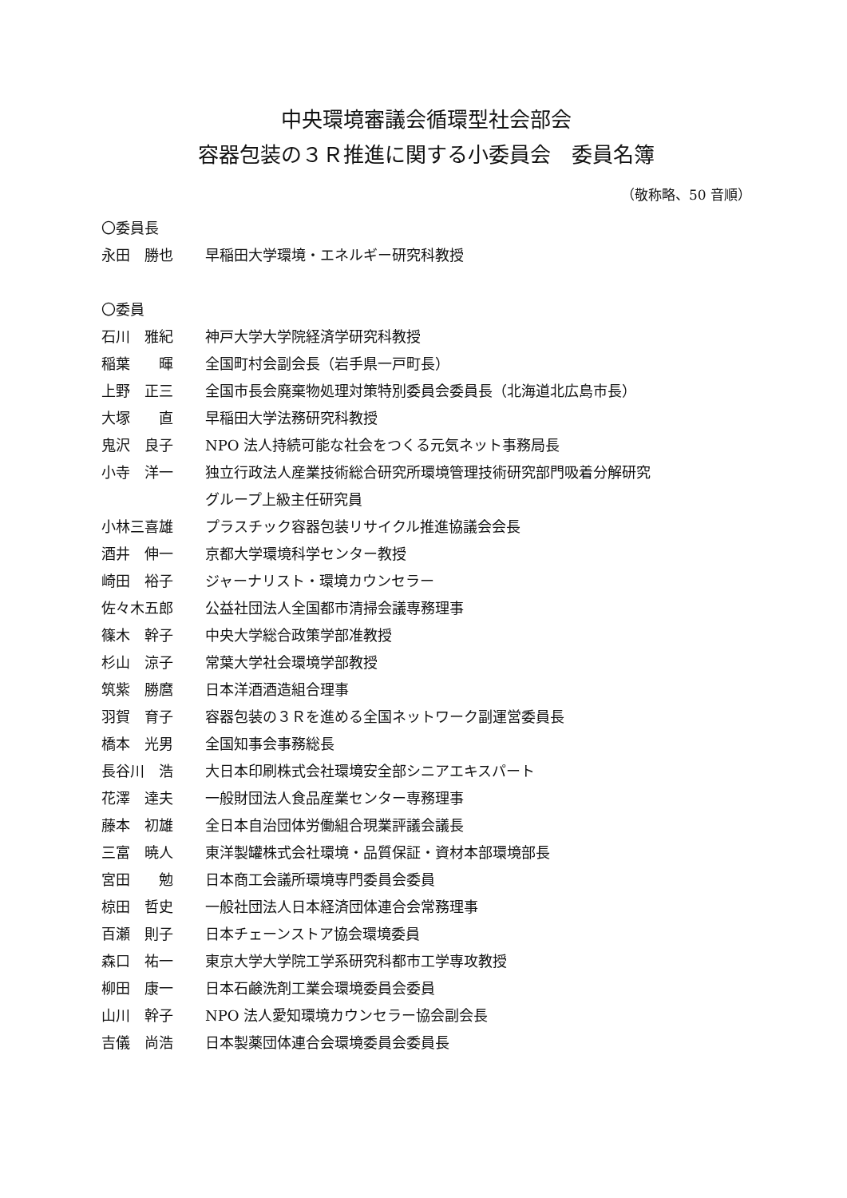中央環境審議会循環型社会部会
容器包装の３Ｒ推進に関する小委員会　委員名簿
（敬称略、50 音順）
〇委員長
永田　勝也 早稲田大学環境・エネルギー研究科教授
〇委員
石川　雅紀 神戸大学大学院経済学研究科教授
稲葉　　暉 全国町村会副会長（岩手県一戸町長）
上野　正三 全国市長会廃棄物処理対策特別委員会委員長（北海道北広島市長）
大塚　　直 早稲田大学法務研究科教授
鬼沢　良子 NPO 法人持続可能な社会をつくる元気ネット事務局長
小寺　洋一 独立行政法人産業技術総合研究所環境管理技術研究部門吸着分解研究
グループ上級主任研究員
小林三喜雄 プラスチック容器包装リサイクル推進協議会会長
酒井　伸一 京都大学環境科学センター教授
崎田　裕子 ジャーナリスト・環境カウンセラー
佐々木五郎 公益社団法人全国都市清掃会議専務理事
篠木　幹子 中央大学総合政策学部准教授
杉山　涼子 常葉大学社会環境学部教授
筑紫　勝麿 日本洋酒酒造組合理事
羽賀　育子 容器包装の３Ｒを進める全国ネットワーク副運営委員長
橋本　光男 全国知事会事務総長
長谷川　浩 大日本印刷株式会社環境安全部シニアエキスパート
花澤　達夫 一般財団法人食品産業センター専務理事
藤本　初雄 全日本自治団体労働組合現業評議会議長
三富　暁人 東洋製罐株式会社環境・品質保証・資材本部環境部長
宮田　　勉 日本商工会議所環境専門委員会委員
椋田　哲史 一般社団法人日本経済団体連合会常務理事
百瀬　則子 日本チェーンストア協会環境委員
森口　祐一 東京大学大学院工学系研究科都市工学専攻教授
柳田　康一 日本石鹸洗剤工業会環境委員会委員
山川　幹子 NPO 法人愛知環境カウンセラー協会副会長
吉儀　尚浩 日本製薬団体連合会環境委員会委員長